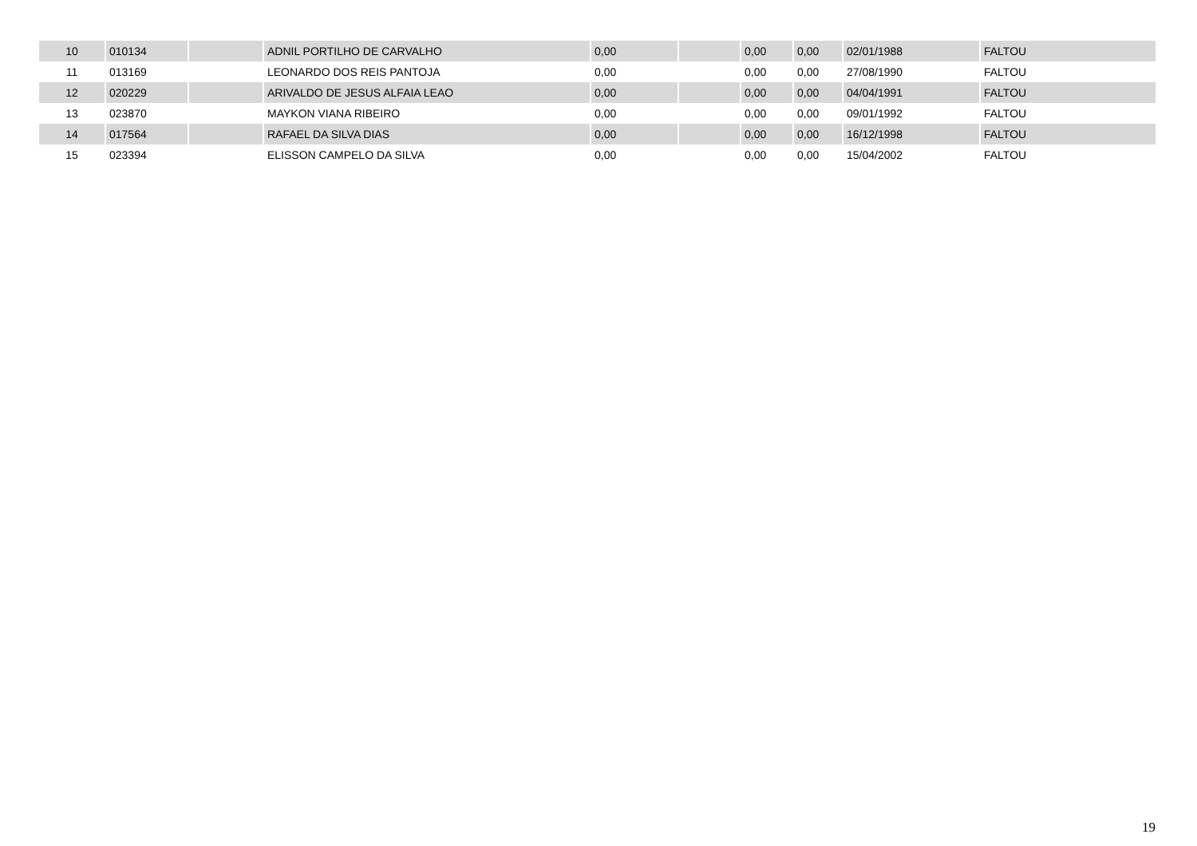| 10 | 010134 | | ADNIL PORTILHO DE CARVALHO | 0,00 | | 0,00 | 0,00 | 02/01/1988 | FALTOU |
| 11 | 013169 | | LEONARDO DOS REIS PANTOJA | 0,00 | | 0,00 | 0,00 | 27/08/1990 | FALTOU |
| 12 | 020229 | | ARIVALDO DE JESUS ALFAIA LEAO | 0,00 | | 0,00 | 0,00 | 04/04/1991 | FALTOU |
| 13 | 023870 | | MAYKON VIANA RIBEIRO | 0,00 | | 0,00 | 0,00 | 09/01/1992 | FALTOU |
| 14 | 017564 | | RAFAEL DA SILVA DIAS | 0,00 | | 0,00 | 0,00 | 16/12/1998 | FALTOU |
| 15 | 023394 | | ELISSON CAMPELO DA SILVA | 0,00 | | 0,00 | 0,00 | 15/04/2002 | FALTOU |
19